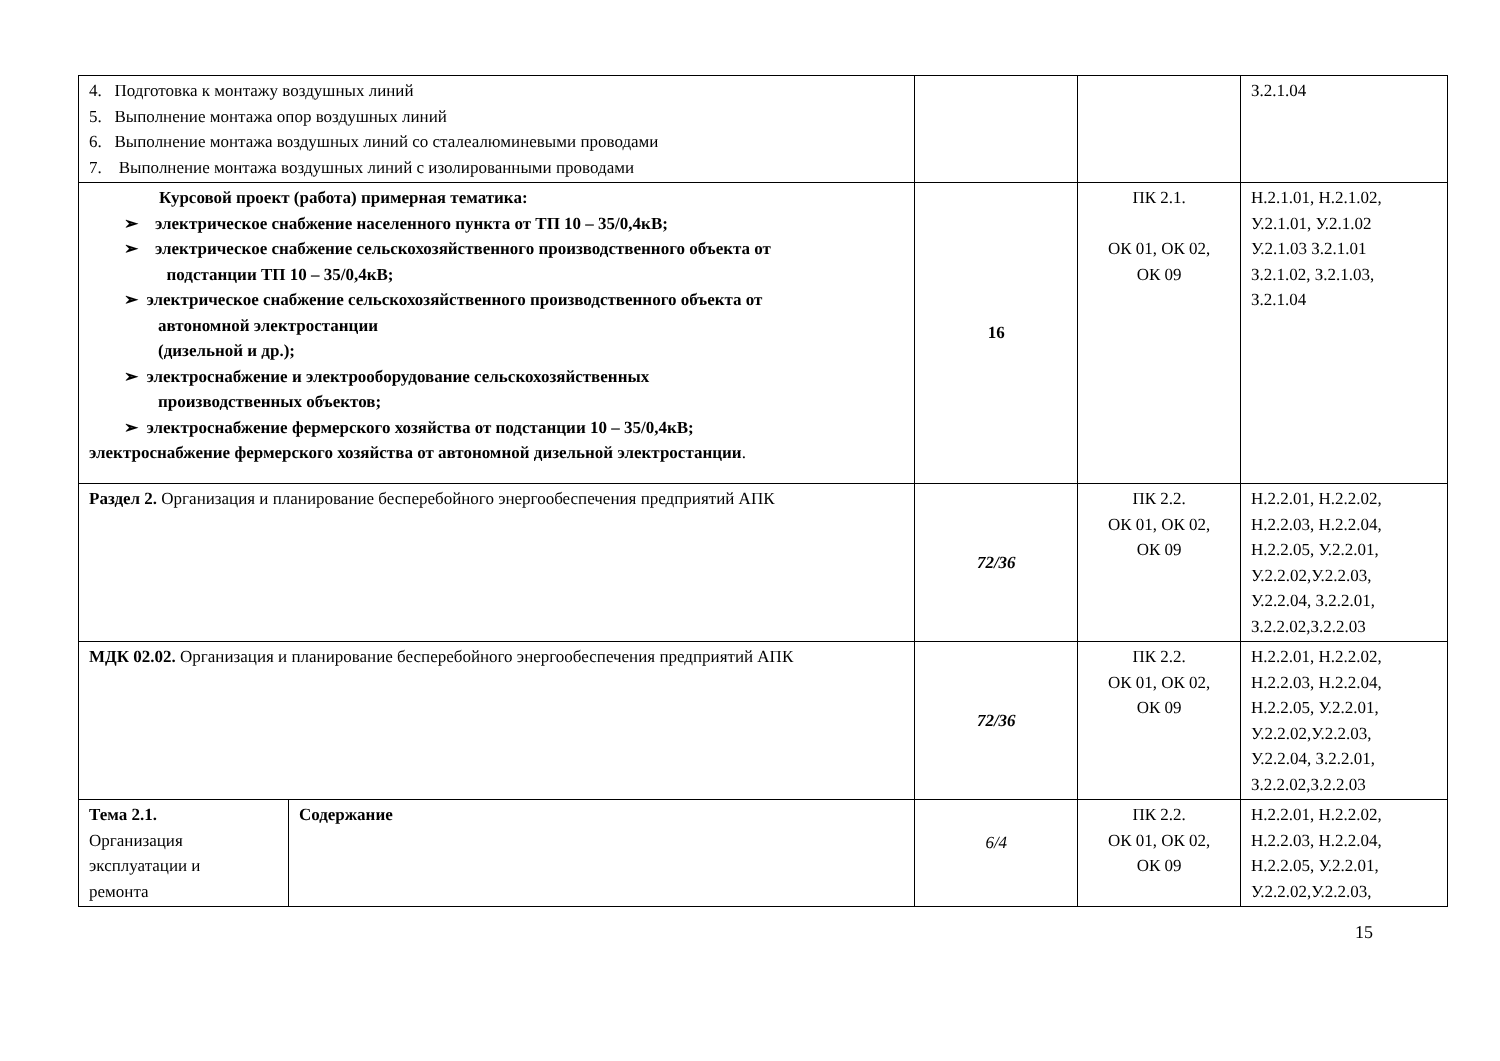| 4. Подготовка к монтажу воздушных линий 5. Выполнение монтажа опор воздушных линий 6. Выполнение монтажа воздушных линий со сталеалюминевыми проводами 7. Выполнение монтажа воздушных линий с изолированными проводами | | | | З.2.1.04 |
| Курсовой проект (работа) примерная тематика: ➢ электрическое снабжение населенного пункта от ТП 10 – 35/0,4кВ; ➢ электрическое снабжение сельскохозяйственного производственного объекта от подстанции ТП 10 – 35/0,4кВ; ➢ электрическое снабжение сельскохозяйственного производственного объекта от автономной электростанции (дизельной и др.); ➢ электроснабжение и электрооборудование сельскохозяйственных производственных объектов; ➢ электроснабжение фермерского хозяйства от подстанции 10 – 35/0,4кВ; электроснабжение фермерского хозяйства от автономной дизельной электростанции . | | 16 | ПК 2.1. ОК 01, ОК 02, ОК 09 | Н.2.1.01, Н.2.1.02, У.2.1.01, У.2.1.02 У.2.1.03 З.2.1.01 З.2.1.02, З.2.1.03, З.2.1.04 |
| Раздел 2. Организация и планирование бесперебойного энергообеспечения предприятий АПК | | 72/36 | ПК 2.2. ОК 01, ОК 02, ОК 09 | Н.2.2.01, Н.2.2.02, Н.2.2.03, Н.2.2.04, Н.2.2.05, У.2.2.01, У.2.2.02,У.2.2.03, У.2.2.04, З.2.2.01, З.2.2.02,З.2.2.03 |
| МДК 02.02. Организация и планирование бесперебойного энергообеспечения предприятий АПК | | 72/36 | ПК 2.2. ОК 01, ОК 02, ОК 09 | Н.2.2.01, Н.2.2.02, Н.2.2.03, Н.2.2.04, Н.2.2.05, У.2.2.01, У.2.2.02,У.2.2.03, У.2.2.04, З.2.2.01, З.2.2.02,З.2.2.03 |
| Тема 2.1. Организация эксплуатации и ремонта | Содержание | 6/4 | ПК 2.2. ОК 01, ОК 02, ОК 09 | Н.2.2.01, Н.2.2.02, Н.2.2.03, Н.2.2.04, Н.2.2.05, У.2.2.01, У.2.2.02,У.2.2.03, |
15